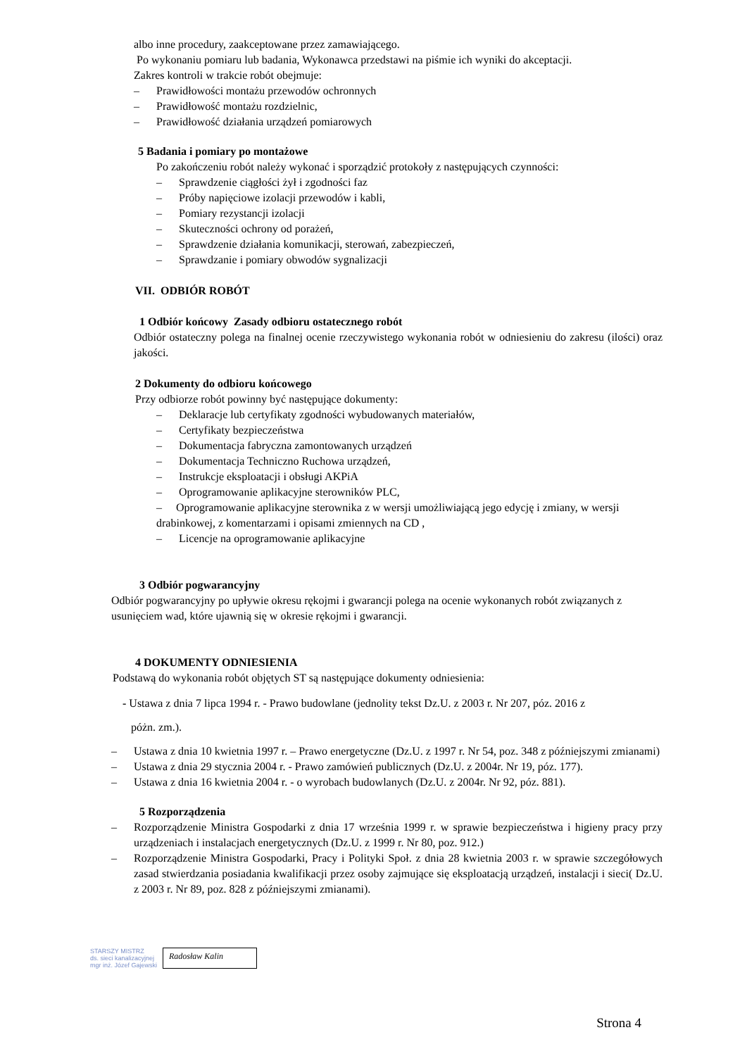albo inne procedury, zaakceptowane przez zamawiającego.
Po wykonaniu pomiaru lub badania, Wykonawca przedstawi na piśmie ich wyniki do akceptacji.
Zakres kontroli w trakcie robót obejmuje:
– Prawidłowości montażu przewodów ochronnych
– Prawidłowość montażu rozdzielnic,
– Prawidłowość działania urządzeń pomiarowych
5 Badania i pomiary po montażowe
Po zakończeniu robót należy wykonać i sporządzić protokoły z następujących czynności:
– Sprawdzenie ciągłości żył i zgodności faz
– Próby napięciowe izolacji przewodów i kabli,
– Pomiary rezystancji izolacji
– Skuteczności ochrony od porażeń,
– Sprawdzenie działania komunikacji, sterowań, zabezpieczeń,
– Sprawdzanie i pomiary obwodów sygnalizacji
VII. ODBIÓR ROBÓT
1 Odbiór końcowy Zasady odbioru ostatecznego robót
Odbiór ostateczny polega na finalnej ocenie rzeczywistego wykonania robót w odniesieniu do zakresu (ilości) oraz jakości.
2 Dokumenty do odbioru końcowego
Przy odbiorze robót powinny być następujące dokumenty:
– Deklaracje lub certyfikaty zgodności wybudowanych materiałów,
– Certyfikaty bezpieczeństwa
– Dokumentacja fabryczna zamontowanych urządzeń
– Dokumentacja Techniczno Ruchowa urządzeń,
– Instrukcje eksploatacji i obsługi AKPiA
– Oprogramowanie aplikacyjne sterowników PLC,
– Oprogramowanie aplikacyjne sterownika z w wersji umożliwiającą jego edycję i zmiany, w wersji drabinkowej, z komentarzami i opisami zmiennych na CD ,
– Licencje na oprogramowanie aplikacyjne
3 Odbiór pogwarancyjny
Odbiór pogwarancyjny po upływie okresu rękojmi i gwarancji polega na ocenie wykonanych robót związanych z usunięciem wad, które ujawnią się w okresie rękojmi i gwarancji.
4 DOKUMENTY ODNIESIENIA
Podstawą do wykonania robót objętych ST są następujące dokumenty odniesienia:
- Ustawa z dnia 7 lipca 1994 r. - Prawo budowlane (jednolity tekst Dz.U. z 2003 r. Nr 207, póz. 2016 z
póżn. zm.).
– Ustawa z dnia 10 kwietnia 1997 r. – Prawo energetyczne (Dz.U. z 1997 r. Nr 54, poz. 348 z późniejszymi zmianami)
– Ustawa z dnia 29 stycznia 2004 r. - Prawo zamówień publicznych (Dz.U. z 2004r. Nr 19, póz. 177).
– Ustawa z dnia 16 kwietnia 2004 r. - o wyrobach budowlanych (Dz.U. z 2004r. Nr 92, póz. 881).
5 Rozporządzenia
– Rozporządzenie Ministra Gospodarki z dnia 17 września 1999 r. w sprawie bezpieczeństwa i higieny pracy przy urządzeniach i instalacjach energetycznych (Dz.U. z 1999 r. Nr 80, poz. 912.)
– Rozporządzenie Ministra Gospodarki, Pracy i Polityki Społ. z dnia 28 kwietnia 2003 r. w sprawie szczegółowych zasad stwierdzania posiadania kwalifikacji przez osoby zajmujące się eksploatacją urządzeń, instalacji i sieci( Dz.U. z 2003 r. Nr 89, poz. 828 z późniejszymi zmianami).
STARSZY MISTRZ
ds. sieci kanalizacyjnej
mgr inż. Józef Gajewski
Radosław Kalin
Strona 4